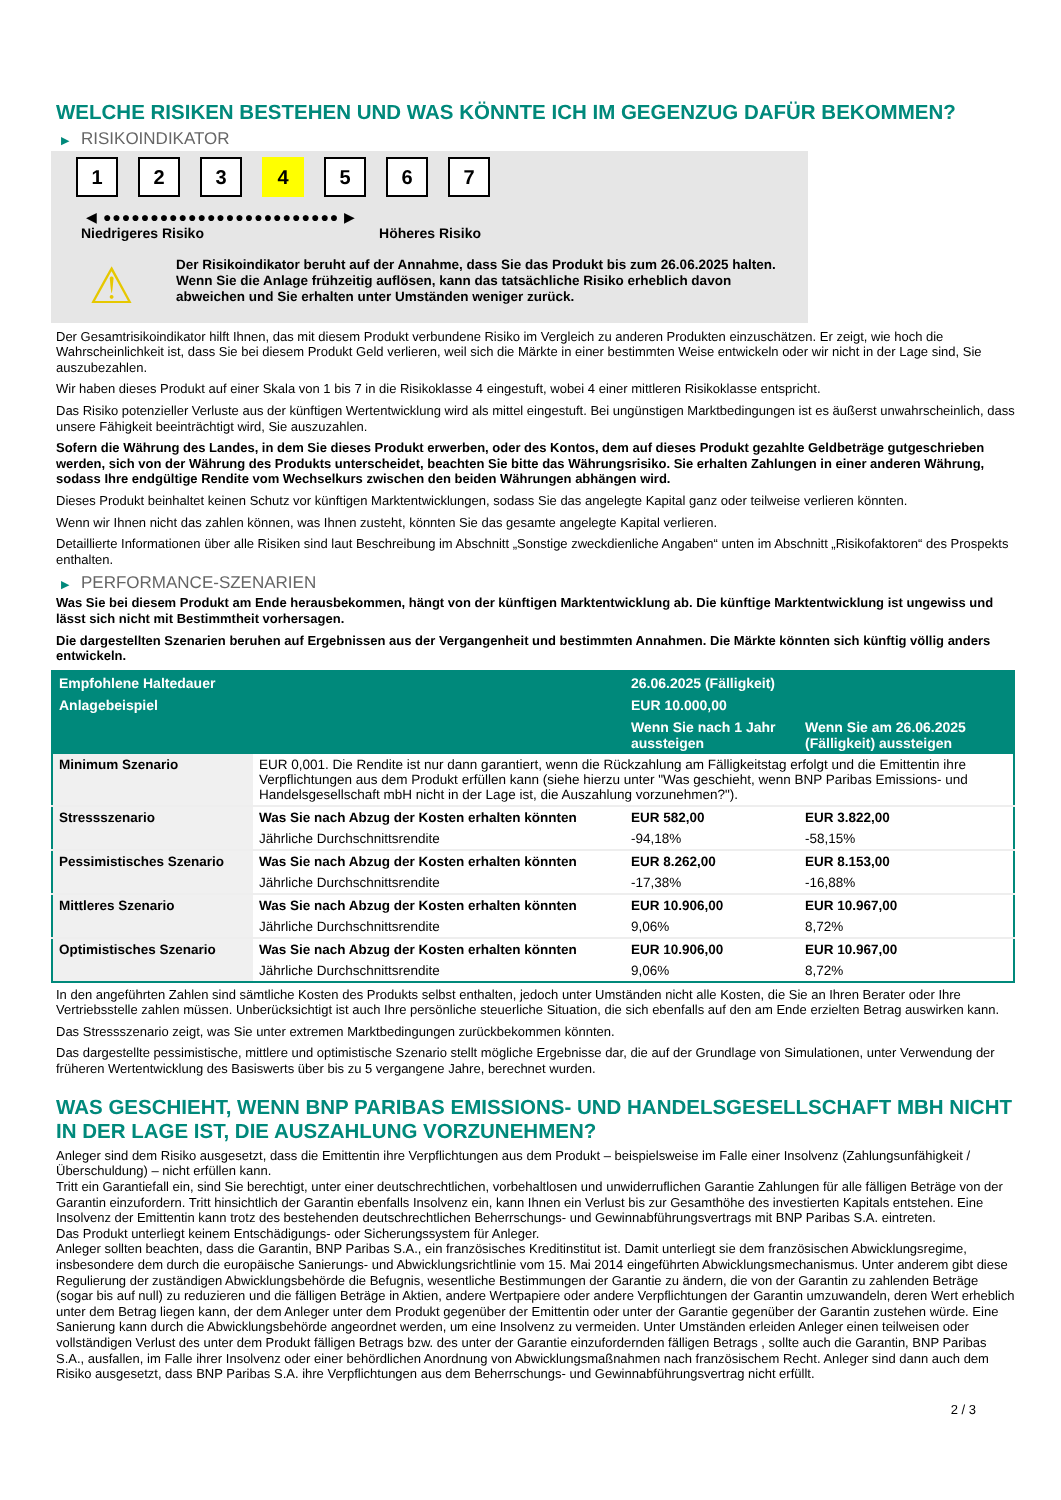WELCHE RISIKEN BESTEHEN UND WAS KÖNNTE ICH IM GEGENZUG DAFÜR BEKOMMEN?
▶ RISIKOINDIKATOR
1 2 3 4 5 6 7
◀ ●●●●●●●●●●●●●●●●●●●●●●●●● ▶
Niedrigeres Risiko Höheres Risiko
⚠
Der Risikoindikator beruht auf der Annahme, dass Sie das Produkt bis zum 26.06.2025 halten.
Wenn Sie die Anlage frühzeitig auflösen, kann das tatsächliche Risiko erheblich davon abweichen und Sie erhalten unter Umständen weniger zurück.
Der Gesamtrisikoindikator hilft Ihnen, das mit diesem Produkt verbundene Risiko im Vergleich zu anderen Produkten einzuschätzen. Er zeigt, wie hoch die Wahrscheinlichkeit ist, dass Sie bei diesem Produkt Geld verlieren, weil sich die Märkte in einer bestimmten Weise entwickeln oder wir nicht in der Lage sind, Sie auszubezahlen.
Wir haben dieses Produkt auf einer Skala von 1 bis 7 in die Risikoklasse 4 eingestuft, wobei 4 einer mittleren Risikoklasse entspricht.
Das Risiko potenzieller Verluste aus der künftigen Wertentwicklung wird als mittel eingestuft. Bei ungünstigen Marktbedingungen ist es äußerst unwahrscheinlich, dass unsere Fähigkeit beeinträchtigt wird, Sie auszuzahlen.
Sofern die Währung des Landes, in dem Sie dieses Produkt erwerben, oder des Kontos, dem auf dieses Produkt gezahlte Geldbeträge gutgeschrieben werden, sich von der Währung des Produkts unterscheidet, beachten Sie bitte das Währungsrisiko. Sie erhalten Zahlungen in einer anderen Währung, sodass Ihre endgültige Rendite vom Wechselkurs zwischen den beiden Währungen abhängen wird.
Dieses Produkt beinhaltet keinen Schutz vor künftigen Marktentwicklungen, sodass Sie das angelegte Kapital ganz oder teilweise verlieren könnten.
Wenn wir Ihnen nicht das zahlen können, was Ihnen zusteht, könnten Sie das gesamte angelegte Kapital verlieren.
Detaillierte Informationen über alle Risiken sind laut Beschreibung im Abschnitt „Sonstige zweckdienliche Angaben“ unten im Abschnitt „Risikofaktoren“ des Prospekts enthalten.
▶ PERFORMANCE-SZENARIEN
Was Sie bei diesem Produkt am Ende herausbekommen, hängt von der künftigen Marktentwicklung ab. Die künftige Marktentwicklung ist ungewiss und lässt sich nicht mit Bestimmtheit vorhersagen.
Die dargestellten Szenarien beruhen auf Ergebnissen aus der Vergangenheit und bestimmten Annahmen. Die Märkte könnten sich künftig völlig anders entwickeln.
| Empfohlene Haltedauer | | 26.06.2025 (Fälligkeit) | |
| --- | --- | --- | --- |
| Anlagebeispiel | | EUR 10.000,00 | |
| | | Wenn Sie nach 1 Jahr aussteigen | Wenn Sie am 26.06.2025 (Fälligkeit) aussteigen |
| Minimum Szenario | EUR 0,001. Die Rendite ist nur dann garantiert, wenn die Rückzahlung am Fälligkeitstag erfolgt und die Emittentin ihre Verpflichtungen aus dem Produkt erfüllen kann (siehe hierzu unter "Was geschieht, wenn BNP Paribas Emissions- und Handelsgesellschaft mbH nicht in der Lage ist, die Auszahlung vorzunehmen?"). | | |
| Stressszenario | Was Sie nach Abzug der Kosten erhalten könnten | EUR 582,00 | EUR 3.822,00 |
| | Jährliche Durchschnittsrendite | -94,18% | -58,15% |
| Pessimistisches Szenario | Was Sie nach Abzug der Kosten erhalten könnten | EUR 8.262,00 | EUR 8.153,00 |
| | Jährliche Durchschnittsrendite | -17,38% | -16,88% |
| Mittleres Szenario | Was Sie nach Abzug der Kosten erhalten könnten | EUR 10.906,00 | EUR 10.967,00 |
| | Jährliche Durchschnittsrendite | 9,06% | 8,72% |
| Optimistisches Szenario | Was Sie nach Abzug der Kosten erhalten könnten | EUR 10.906,00 | EUR 10.967,00 |
| | Jährliche Durchschnittsrendite | 9,06% | 8,72% |
In den angeführten Zahlen sind sämtliche Kosten des Produkts selbst enthalten, jedoch unter Umständen nicht alle Kosten, die Sie an Ihren Berater oder Ihre Vertriebsstelle zahlen müssen. Unberücksichtigt ist auch Ihre persönliche steuerliche Situation, die sich ebenfalls auf den am Ende erzielten Betrag auswirken kann.
Das Stressszenario zeigt, was Sie unter extremen Marktbedingungen zurückbekommen könnten.
Das dargestellte pessimistische, mittlere und optimistische Szenario stellt mögliche Ergebnisse dar, die auf der Grundlage von Simulationen, unter Verwendung der früheren Wertentwicklung des Basiswerts über bis zu 5 vergangene Jahre, berechnet wurden.
WAS GESCHIEHT, WENN BNP PARIBAS EMISSIONS- UND HANDELSGESELLSCHAFT MBH NICHT IN DER LAGE IST, DIE AUSZAHLUNG VORZUNEHMEN?
Anleger sind dem Risiko ausgesetzt, dass die Emittentin ihre Verpflichtungen aus dem Produkt – beispielsweise im Falle einer Insolvenz (Zahlungsunfähigkeit / Überschuldung) – nicht erfüllen kann.
Tritt ein Garantiefall ein, sind Sie berechtigt, unter einer deutschrechtlichen, vorbehaltlosen und unwiderruflichen Garantie Zahlungen für alle fälligen Beträge von der Garantin einzufordern. Tritt hinsichtlich der Garantin ebenfalls Insolvenz ein, kann Ihnen ein Verlust bis zur Gesamthöhe des investierten Kapitals entstehen. Eine Insolvenz der Emittentin kann trotz des bestehenden deutschrechtlichen Beherrschungs- und Gewinnabführungsvertrags mit BNP Paribas S.A. eintreten.
Das Produkt unterliegt keinem Entschädigungs- oder Sicherungssystem für Anleger.
Anleger sollten beachten, dass die Garantin, BNP Paribas S.A., ein französisches Kreditinstitut ist. Damit unterliegt sie dem französischen Abwicklungsregime, insbesondere dem durch die europäische Sanierungs- und Abwicklungsrichtlinie vom 15. Mai 2014 eingeführten Abwicklungsmechanismus. Unter anderem gibt diese Regulierung der zuständigen Abwicklungsbehörde die Befugnis, wesentliche Bestimmungen der Garantie zu ändern, die von der Garantin zu zahlenden Beträge (sogar bis auf null) zu reduzieren und die fälligen Beträge in Aktien, andere Wertpapiere oder andere Verpflichtungen der Garantin umzuwandeln, deren Wert erheblich unter dem Betrag liegen kann, der dem Anleger unter dem Produkt gegenüber der Emittentin oder unter der Garantie gegenüber der Garantin zustehen würde. Eine Sanierung kann durch die Abwicklungsbehörde angeordnet werden, um eine Insolvenz zu vermeiden. Unter Umständen erleiden Anleger einen teilweisen oder vollständigen Verlust des unter dem Produkt fälligen Betrags bzw. des unter der Garantie einzufordernden fälligen Betrags , sollte auch die Garantin, BNP Paribas S.A., ausfallen, im Falle ihrer Insolvenz oder einer behördlichen Anordnung von Abwicklungsmaßnahmen nach französischem Recht. Anleger sind dann auch dem Risiko ausgesetzt, dass BNP Paribas S.A. ihre Verpflichtungen aus dem Beherrschungs- und Gewinnabführungsvertrag nicht erfüllt.
2 / 3